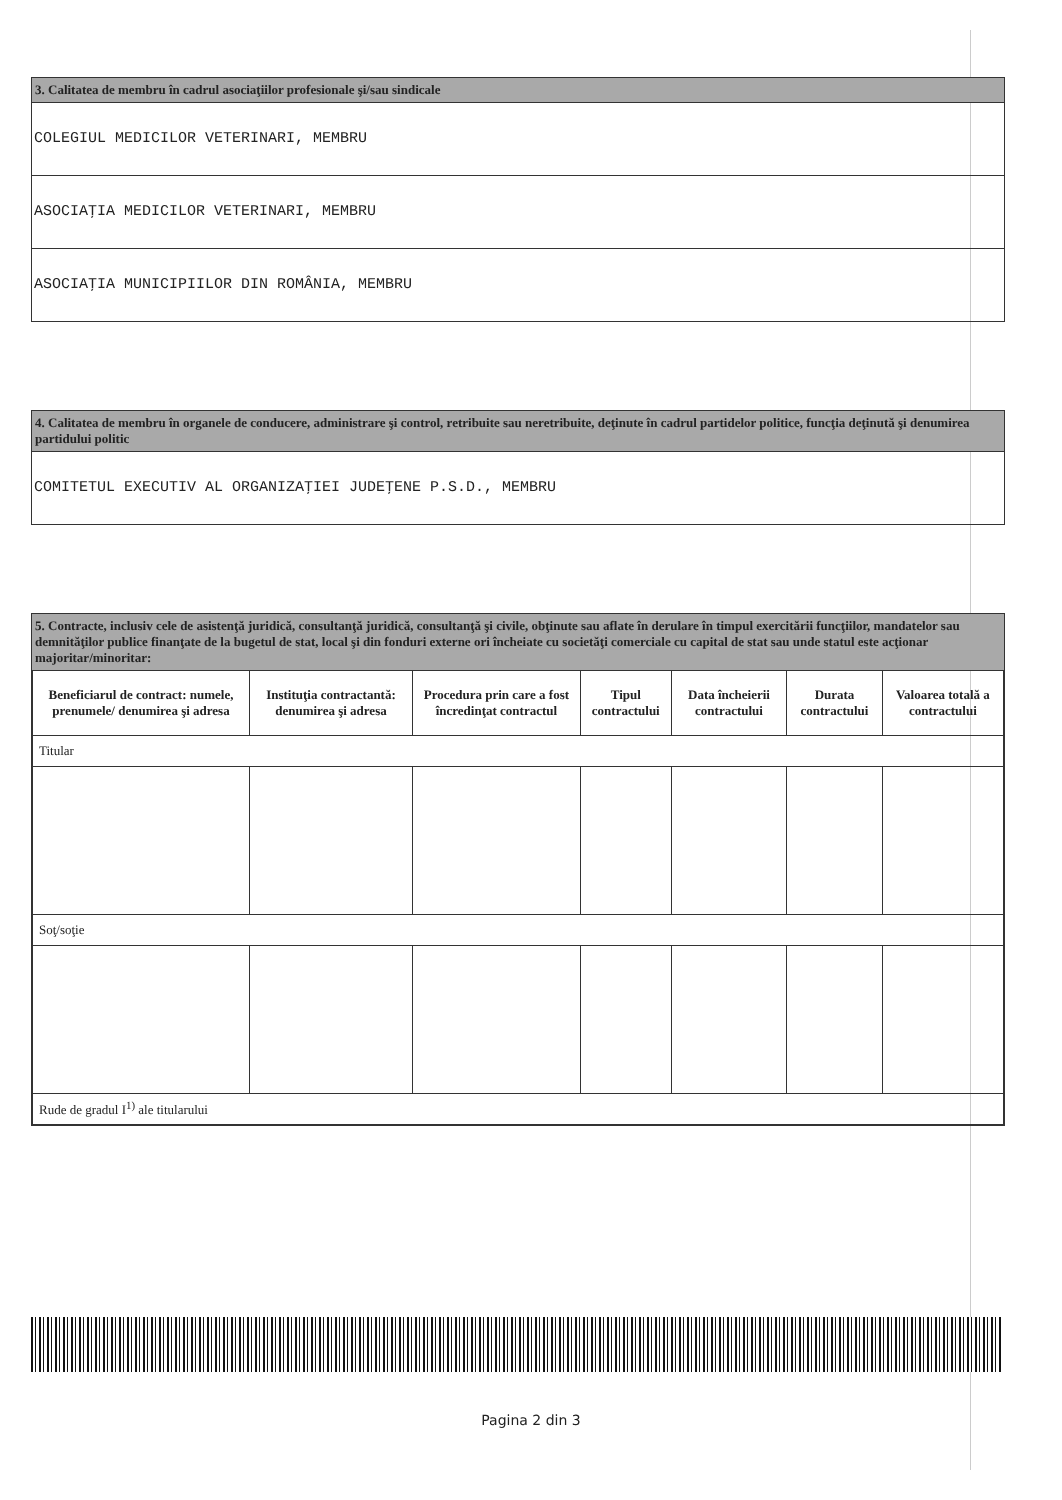3. Calitatea de membru în cadrul asociaţiilor profesionale şi/sau sindicale
COLEGIUL MEDICILOR VETERINARI, MEMBRU
ASOCIAŢIA MEDICILOR VETERINARI, MEMBRU
ASOCIAŢIA MUNICIPIILOR DIN ROMÂNIA, MEMBRU
4. Calitatea de membru în organele de conducere, administrare şi control, retribuite sau neretribuite, deţinute în cadrul partidelor politice, funcţia deţinută şi denumirea partidului politic
COMITETUL EXECUTIV AL ORGANIZAŢIEI JUDEŢENE P.S.D., MEMBRU
5. Contracte, inclusiv cele de asistenţă juridică, consultanţă juridică, consultanţă şi civile, obţinute sau aflate în derulare în timpul exercitării funcţiilor, mandatelor sau demnităţilor publice finanţate de la bugetul de stat, local şi din fonduri externe ori încheiate cu societăţi comerciale cu capital de stat sau unde statul este acţionar majoritar/minoritar:
| Beneficiarul de contract: numele, prenumele/ denumirea şi adresa | Instituţia contractantă: denumirea şi adresa | Procedura prin care a fost încredinţat contractul | Tipul contractului | Data încheierii contractului | Durata contractului | Valoarea totală a contractului |
| --- | --- | --- | --- | --- | --- | --- |
| Titular | | | | | | |
| Soţ/soţie | | | | | | |
| Rude de gradul I<sup>1)</sup> ale titularului | | | | | | |
Pagina 2 din 3